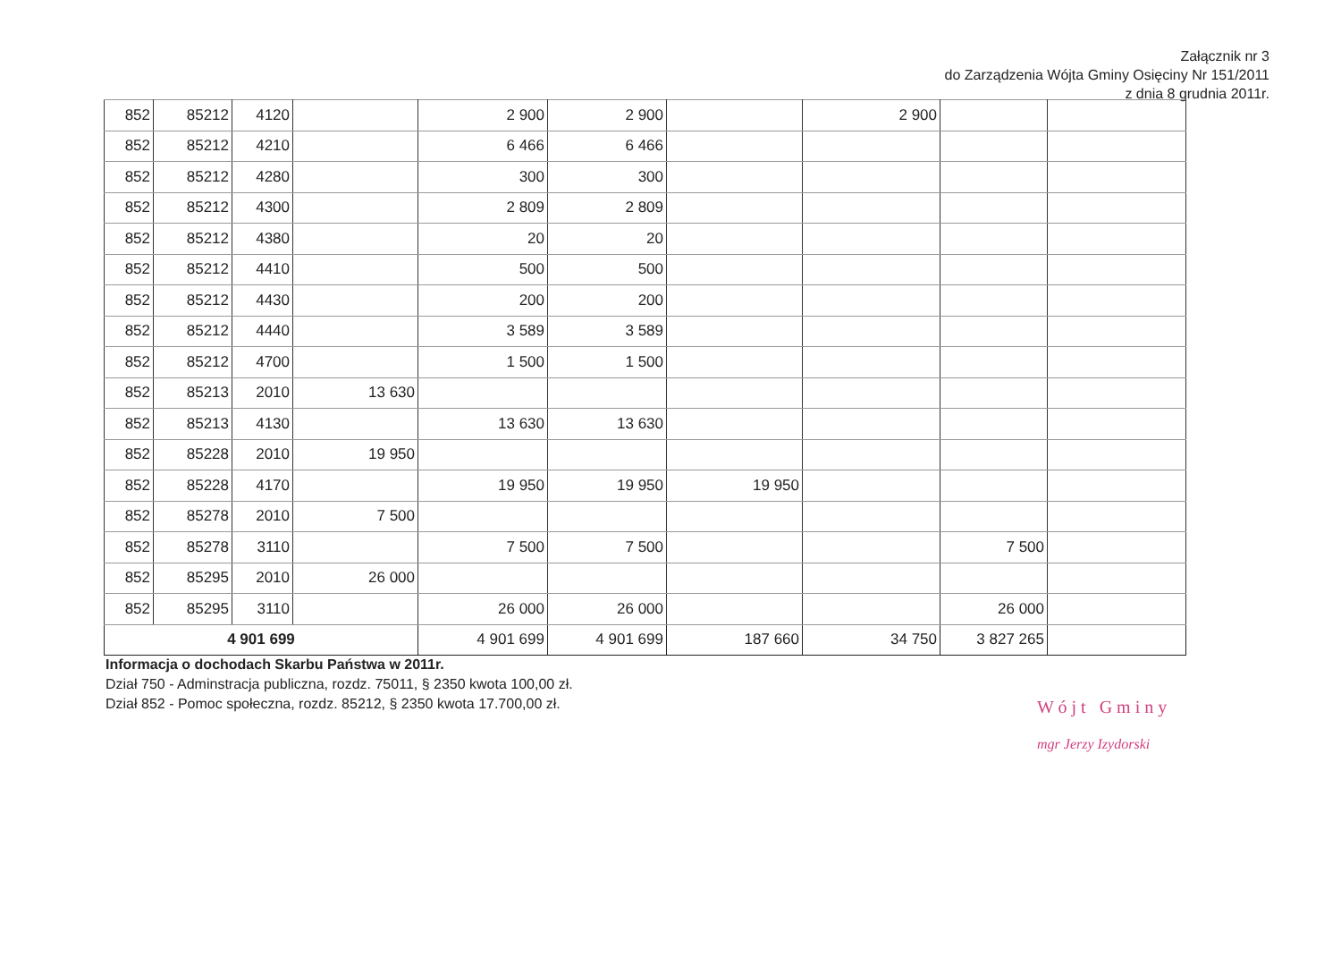Załącznik nr 3
do Zarządzenia Wójta Gminy Osięciny Nr 151/2011
z dnia 8 grudnia 2011r.
| 852 | 85212 | 4120 | | 2 900 | 2 900 | | 2 900 | | |
| 852 | 85212 | 4210 | | 6 466 | 6 466 | | | | |
| 852 | 85212 | 4280 | | 300 | 300 | | | | |
| 852 | 85212 | 4300 | | 2 809 | 2 809 | | | | |
| 852 | 85212 | 4380 | | 20 | 20 | | | | |
| 852 | 85212 | 4410 | | 500 | 500 | | | | |
| 852 | 85212 | 4430 | | 200 | 200 | | | | |
| 852 | 85212 | 4440 | | 3 589 | 3 589 | | | | |
| 852 | 85212 | 4700 | | 1 500 | 1 500 | | | | |
| 852 | 85213 | 2010 | 13 630 | | | | | | |
| 852 | 85213 | 4130 | | 13 630 | 13 630 | | | | |
| 852 | 85228 | 2010 | 19 950 | | | | | | |
| 852 | 85228 | 4170 | | 19 950 | 19 950 | 19 950 | | | |
| 852 | 85278 | 2010 | 7 500 | | | | | | |
| 852 | 85278 | 3110 | | 7 500 | 7 500 | | | 7 500 | |
| 852 | 85295 | 2010 | 26 000 | | | | | | |
| 852 | 85295 | 3110 | | 26 000 | 26 000 | | | 26 000 | |
| 4 901 699 | | | | 4 901 699 | 4 901 699 | 187 660 | 34 750 | 3 827 265 | |
Informacja o dochodach Skarbu Państwa w 2011r.
Dział 750 - Adminstracja publiczna, rozdz. 75011, § 2350 kwota 100,00 zł.
Dział 852 - Pomoc społeczna, rozdz. 85212, § 2350 kwota 17.700,00 zł.
W ó j t G m i n y
mgr Jerzy Izydorski